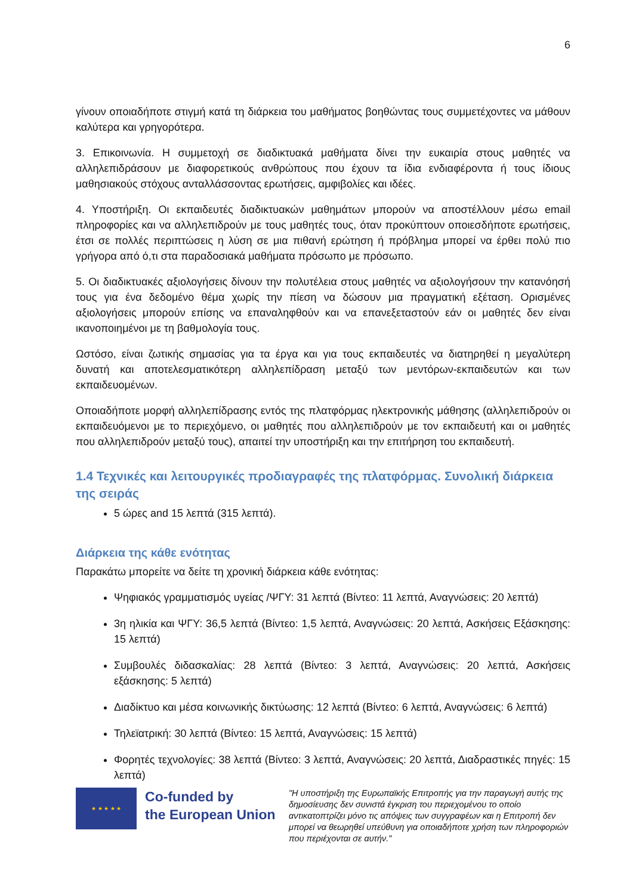6
γίνουν οποιαδήποτε στιγμή κατά τη διάρκεια του μαθήματος βοηθώντας τους συμμετέχοντες να μάθουν καλύτερα και γρηγορότερα.
3. Επικοινωνία. Η συμμετοχή σε διαδικτυακά μαθήματα δίνει την ευκαιρία στους μαθητές να αλληλεπιδράσουν με διαφορετικούς ανθρώπους που έχουν τα ίδια ενδιαφέροντα ή τους ίδιους μαθησιακούς στόχους ανταλλάσσοντας ερωτήσεις, αμφιβολίες και ιδέες.
4. Υποστήριξη. Οι εκπαιδευτές διαδικτυακών μαθημάτων μπορούν να αποστέλλουν μέσω email πληροφορίες και να αλληλεπιδρούν με τους μαθητές τους, όταν προκύπτουν οποιεσδήποτε ερωτήσεις, έτσι σε πολλές περιπτώσεις η λύση σε μια πιθανή ερώτηση ή πρόβλημα μπορεί να έρθει πολύ πιο γρήγορα από ό,τι στα παραδοσιακά μαθήματα πρόσωπο με πρόσωπο.
5. Οι διαδικτυακές αξιολογήσεις δίνουν την πολυτέλεια στους μαθητές να αξιολογήσουν την κατανόησή τους για ένα δεδομένο θέμα χωρίς την πίεση να δώσουν μια πραγματική εξέταση. Ορισμένες αξιολογήσεις μπορούν επίσης να επαναληφθούν και να επανεξεταστούν εάν οι μαθητές δεν είναι ικανοποιημένοι με τη βαθμολογία τους.
Ωστόσο, είναι ζωτικής σημασίας για τα έργα και για τους εκπαιδευτές να διατηρηθεί η μεγαλύτερη δυνατή και αποτελεσματικότερη αλληλεπίδραση μεταξύ των μεντόρων-εκπαιδευτών και των εκπαιδευομένων.
Οποιαδήποτε μορφή αλληλεπίδρασης εντός της πλατφόρμας ηλεκτρονικής μάθησης (αλληλεπιδρούν οι εκπαιδευόμενοι με το περιεχόμενο, οι μαθητές που αλληλεπιδρούν με τον εκπαιδευτή και οι μαθητές που αλληλεπιδρούν μεταξύ τους), απαιτεί την υποστήριξη και την επιτήρηση του εκπαιδευτή.
1.4 Τεχνικές και λειτουργικές προδιαγραφές της πλατφόρμας. Συνολική διάρκεια της σειράς
5 ώρες and 15 λεπτά (315 λεπτά).
Διάρκεια της κάθε ενότητας
Παρακάτω μπορείτε να δείτε τη χρονική διάρκεια κάθε ενότητας:
Ψηφιακός γραμματισμός υγείας /ΨΓΥ: 31 λεπτά (Βίντεο: 11 λεπτά, Αναγνώσεις: 20 λεπτά)
3η ηλικία και ΨΓΥ: 36,5 λεπτά (Βίντεο: 1,5 λεπτά, Αναγνώσεις: 20 λεπτά, Ασκήσεις Εξάσκησης: 15 λεπτά)
Συμβουλές διδασκαλίας: 28 λεπτά (Βίντεο: 3 λεπτά, Αναγνώσεις: 20 λεπτά, Ασκήσεις εξάσκησης: 5 λεπτά)
Διαδίκτυο και μέσα κοινωνικής δικτύωσης: 12 λεπτά (Βίντεο: 6 λεπτά, Αναγνώσεις: 6 λεπτά)
Τηλεϊατρική: 30 λεπτά (Βίντεο: 15 λεπτά, Αναγνώσεις: 15 λεπτά)
Φορητές τεχνολογίες: 38 λεπτά (Βίντεο: 3 λεπτά, Αναγνώσεις: 20 λεπτά, Διαδραστικές πηγές: 15 λεπτά)
★ ★ ★ ★ ★
Co-funded by
the European Union
"Η υποστήριξη της Ευρωπαϊκής Επιτροπής για την παραγωγή αυτής της δημοσίευσης δεν συνιστά έγκριση του περιεχομένου το οποίο αντικατοπτρίζει μόνο τις απόψεις των συγγραφέων και η Επιτροπή δεν μπορεί να θεωρηθεί υπεύθυνη για οποιαδήποτε χρήση των πληροφοριών που περιέχονται σε αυτήν."